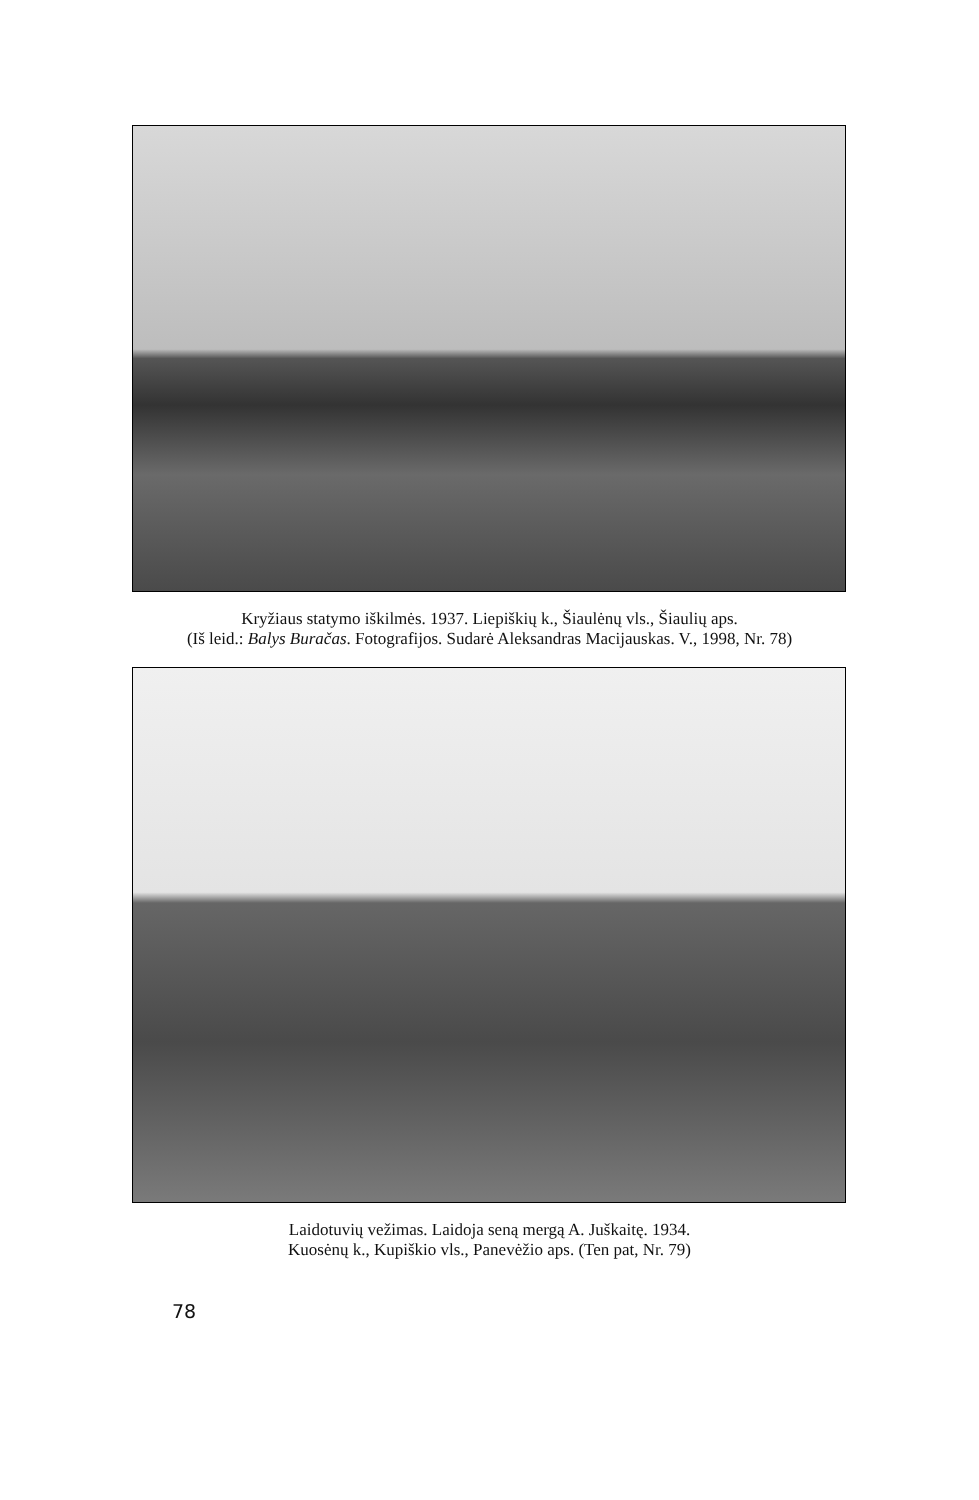Kryžiaus statymo iškilmės. 1937. Liepiškių k., Šiaulėnų vls., Šiaulių aps.
(Iš leid.: Balys Buračas. Fotografijos. Sudarė Aleksandras Macijauskas. V., 1998, Nr. 78)
Laidotuvių vežimas. Laidoja seną mergą A. Juškaitę. 1934.
Kuosėnų k., Kupiškio vls., Panevėžio aps. (Ten pat, Nr. 79)
78